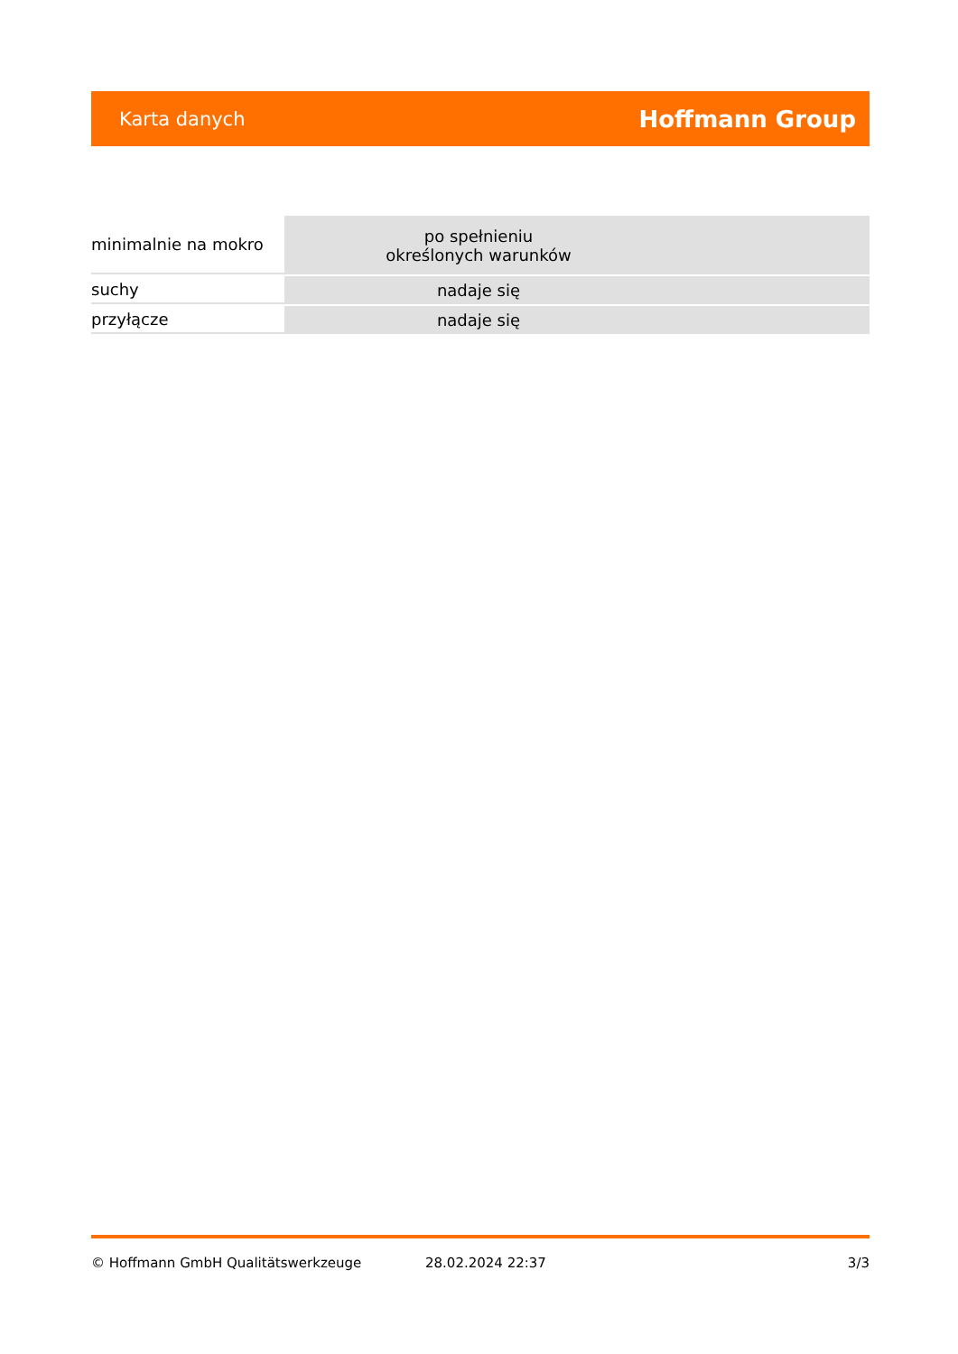Karta danych Hoffmann Group
| minimalnie na mokro | po spełnieniu określonych warunków | |
| suchy | nadaje się | |
| przyłącze | nadaje się | |
© Hoffmann GmbH Qualitätswerkzeuge 28.02.2024 22:37 3/3